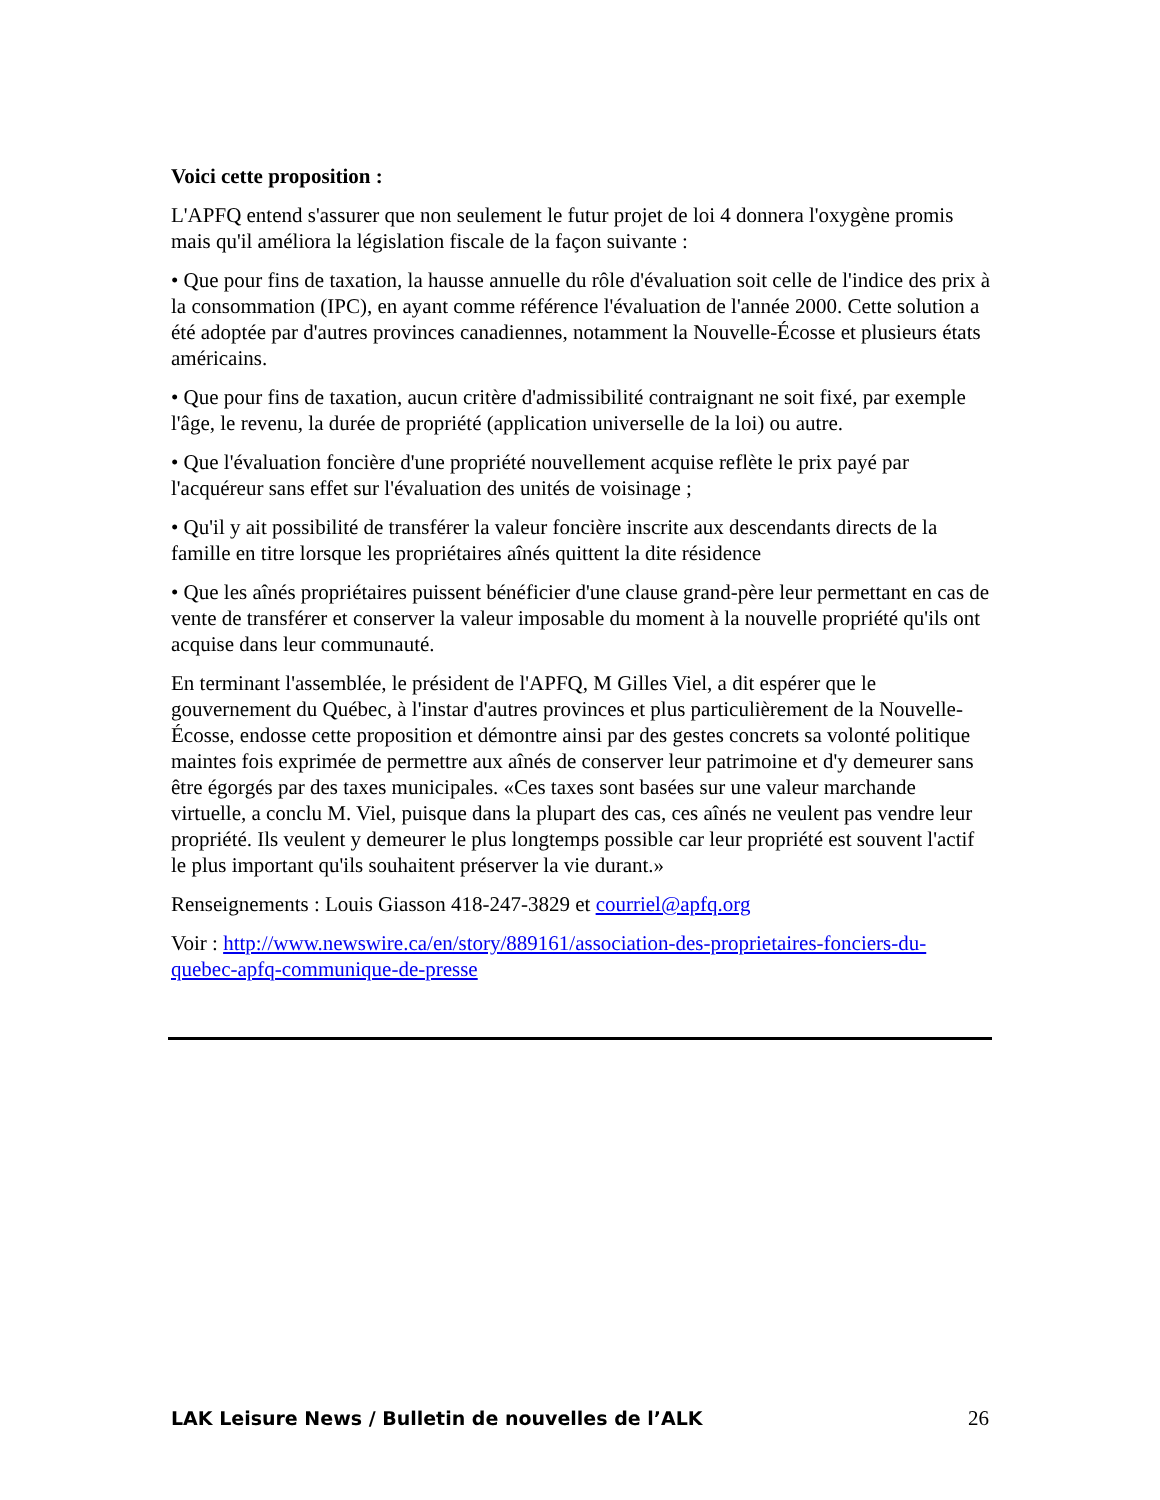Voici cette proposition :
L'APFQ entend s'assurer que non seulement le futur projet de loi 4 donnera l'oxygène promis mais qu'il améliora la législation fiscale de la façon suivante :
• Que pour fins de taxation, la hausse annuelle du rôle d'évaluation soit celle de l'indice des prix à la consommation (IPC), en ayant comme référence l'évaluation de l'année 2000. Cette solution a été adoptée par d'autres provinces canadiennes, notamment la Nouvelle-Écosse et plusieurs états américains.
• Que pour fins de taxation, aucun critère d'admissibilité contraignant ne soit fixé, par exemple l'âge, le revenu, la durée de propriété (application universelle de la loi) ou autre.
• Que l'évaluation foncière d'une propriété nouvellement acquise reflète le prix payé par l'acquéreur sans effet sur l'évaluation des unités de voisinage ;
• Qu'il y ait possibilité de transférer la valeur foncière inscrite aux descendants directs de la famille en titre lorsque les propriétaires aînés quittent la dite résidence
• Que les aînés propriétaires puissent bénéficier d'une clause grand-père leur permettant en cas de vente de transférer et conserver la valeur imposable du moment à la nouvelle propriété qu'ils ont acquise dans leur communauté.
En terminant l'assemblée, le président de l'APFQ, M Gilles Viel, a dit espérer que le gouvernement du Québec, à l'instar d'autres provinces et plus particulièrement de la Nouvelle-Écosse, endosse cette proposition et démontre ainsi par des gestes concrets sa volonté politique maintes fois exprimée de permettre aux aînés de conserver leur patrimoine et d'y demeurer sans être égorgés par des taxes municipales. «Ces taxes sont basées sur une valeur marchande virtuelle, a conclu M. Viel, puisque dans la plupart des cas, ces aînés ne veulent pas vendre leur propriété. Ils veulent y demeurer le plus longtemps possible car leur propriété est souvent l'actif le plus important qu'ils souhaitent préserver la vie durant.»
Renseignements : Louis Giasson 418-247-3829 et courriel@apfq.org
Voir : http://www.newswire.ca/en/story/889161/association-des-proprietaires-fonciers-du-quebec-apfq-communique-de-presse
LAK Leisure News / Bulletin de nouvelles de l’ALK 26